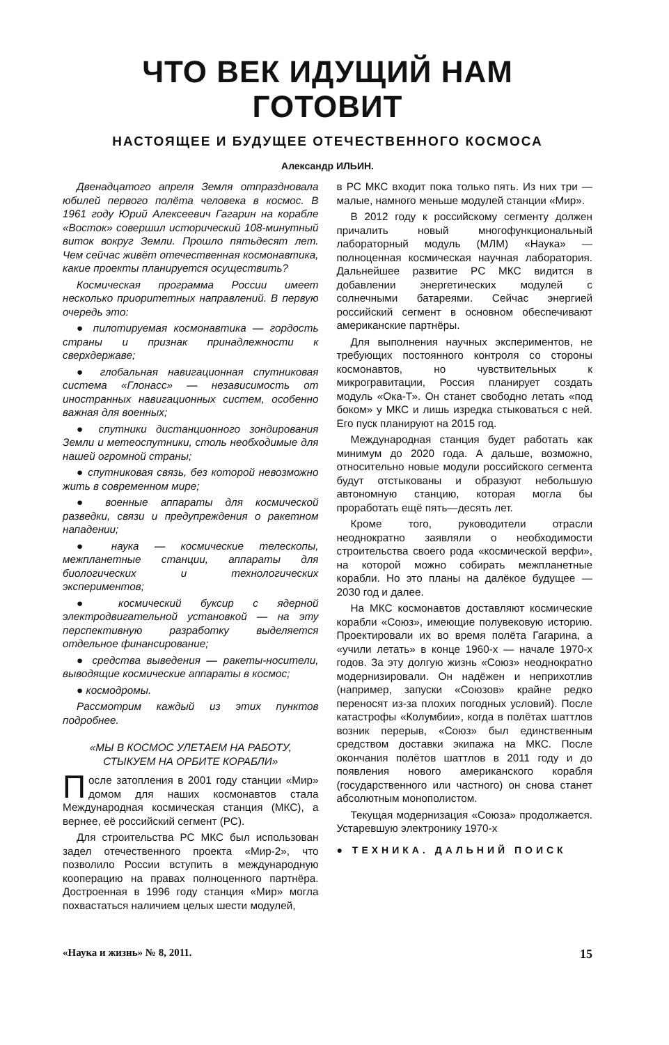ЧТО ВЕК ИДУЩИЙ НАМ ГОТОВИТ
НАСТОЯЩЕЕ И БУДУЩЕЕ ОТЕЧЕСТВЕННОГО КОСМОСА
Александр ИЛЬИН.
Двенадцатого апреля Земля отпраздновала юбилей первого полёта человека в космос. В 1961 году Юрий Алексеевич Гагарин на корабле «Восток» совершил исторический 108-минутный виток вокруг Земли. Прошло пятьдесят лет. Чем сейчас живёт отечественная космонавтика, какие проекты планируется осуществить?
Космическая программа России имеет несколько приоритетных направлений. В первую очередь это:
● пилотируемая космонавтика — гордость страны и признак принадлежности к сверхдержаве;
● глобальная навигационная спутниковая система «Глонасс» — независимость от иностранных навигационных систем, особенно важная для военных;
● спутники дистанционного зондирования Земли и метеоспутники, столь необходимые для нашей огромной страны;
● спутниковая связь, без которой невозможно жить в современном мире;
● военные аппараты для космической разведки, связи и предупреждения о ракетном нападении;
● наука — космические телескопы, межпланетные станции, аппараты для биологических и технологических экспериментов;
● космический буксир с ядерной электродвигательной установкой — на эту перспективную разработку выделяется отдельное финансирование;
● средства выведения — ракеты-носители, выводящие космические аппараты в космос;
● космодромы.
Рассмотрим каждый из этих пунктов подробнее.
«МЫ В КОСМОС УЛЕТАЕМ НА РАБОТУ,
СТЫКУЕМ НА ОРБИТЕ КОРАБЛИ»
После затопления в 2001 году станции «Мир» домом для наших космонавтов стала Международная космическая станция (МКС), а вернее, её российский сегмент (РС).
Для строительства РС МКС был использован задел отечественного проекта «Мир-2», что позволило России вступить в международную кооперацию на правах полноценного партнёра. Достроенная в 1996 году станция «Мир» могла похвастаться наличием целых шести модулей,
в РС МКС входит пока только пять. Из них три — малые, намного меньше модулей станции «Мир».
В 2012 году к российскому сегменту должен причалить новый многофункциональный лабораторный модуль (МЛМ) «Наука» — полноценная космическая научная лаборатория. Дальнейшее развитие РС МКС видится в добавлении энергетических модулей с солнечными батареями. Сейчас энергией российский сегмент в основном обеспечивают американские партнёры.
Для выполнения научных экспериментов, не требующих постоянного контроля со стороны космонавтов, но чувствительных к микрогравитации, Россия планирует создать модуль «Ока-Т». Он станет свободно летать «под боком» у МКС и лишь изредка стыковаться с ней. Его пуск планируют на 2015 год.
Международная станция будет работать как минимум до 2020 года. А дальше, возможно, относительно новые модули российского сегмента будут отстыкованы и образуют небольшую автономную станцию, которая могла бы проработать ещё пять—десять лет.
Кроме того, руководители отрасли неоднократно заявляли о необходимости строительства своего рода «космической верфи», на которой можно собирать межпланетные корабли. Но это планы на далёкое будущее — 2030 год и далее.
На МКС космонавтов доставляют космические корабли «Союз», имеющие полувековую историю. Проектировали их во время полёта Гагарина, а «учили летать» в конце 1960-х — начале 1970-х годов. За эту долгую жизнь «Союз» неоднократно модернизировали. Он надёжен и неприхотлив (например, запуски «Союзов» крайне редко переносят из-за плохих погодных условий). После катастрофы «Колумбии», когда в полётах шаттлов возник перерыв, «Союз» был единственным средством доставки экипажа на МКС. После окончания полётов шаттлов в 2011 году и до появления нового американского корабля (государственного или частного) он снова станет абсолютным монополистом.
Текущая модернизация «Союза» продолжается. Устаревшую электронику 1970-х
● ТЕХНИКА. ДАЛЬНИЙ ПОИСК
«Наука и жизнь» № 8, 2011. 15